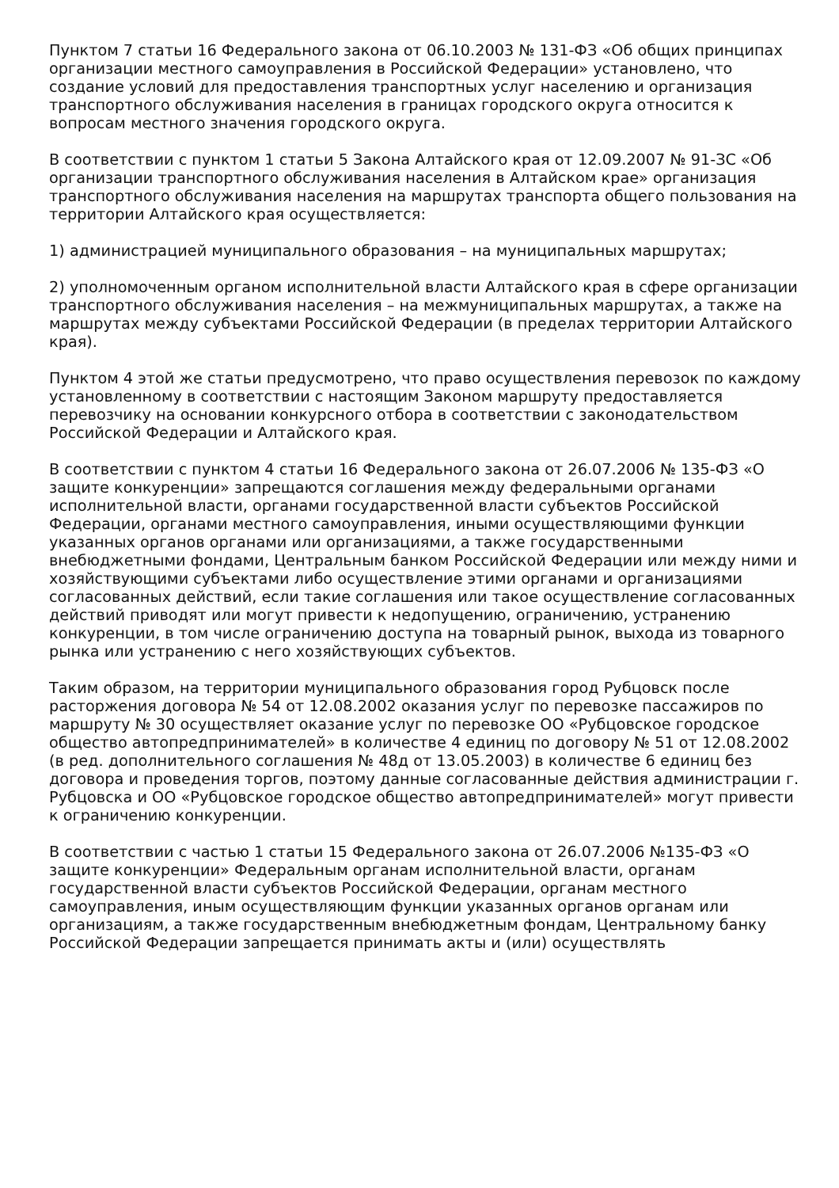Пунктом 7 статьи 16 Федерального закона от 06.10.2003 № 131-ФЗ «Об общих принципах организации местного самоуправления в Российской Федерации» установлено, что создание условий для предоставления транспортных услуг населению и организация транспортного обслуживания населения в границах городского округа относится к вопросам местного значения городского округа.
В соответствии с пунктом 1 статьи 5 Закона Алтайского края от 12.09.2007 № 91-ЗС «Об организации транспортного обслуживания населения в Алтайском крае» организация транспортного обслуживания населения на маршрутах транспорта общего пользования на территории Алтайского края осуществляется:
1) администрацией муниципального образования – на муниципальных маршрутах;
2) уполномоченным органом исполнительной власти Алтайского края в сфере организации транспортного обслуживания населения – на межмуниципальных маршрутах, а также на маршрутах между субъектами Российской Федерации (в пределах территории Алтайского края).
Пунктом 4 этой же статьи предусмотрено, что право осуществления перевозок по каждому установленному в соответствии с настоящим Законом маршруту предоставляется перевозчику на основании конкурсного отбора в соответствии с законодательством Российской Федерации и Алтайского края.
В соответствии с пунктом 4 статьи 16 Федерального закона от 26.07.2006 № 135-ФЗ «О защите конкуренции» запрещаются соглашения между федеральными органами исполнительной власти, органами государственной власти субъектов Российской Федерации, органами местного самоуправления, иными осуществляющими функции указанных органов органами или организациями, а также государственными внебюджетными фондами, Центральным банком Российской Федерации или между ними и хозяйствующими субъектами либо осуществление этими органами и организациями согласованных действий, если такие соглашения или такое осуществление согласованных действий приводят или могут привести к недопущению, ограничению, устранению конкуренции, в том числе ограничению доступа на товарный рынок, выхода из товарного рынка или устранению с него хозяйствующих субъектов.
Таким образом, на территории муниципального образования город Рубцовск после расторжения договора № 54 от 12.08.2002 оказания услуг по перевозке пассажиров по маршруту № 30 осуществляет оказание услуг по перевозке ОО «Рубцовское городское общество автопредпринимателей» в количестве 4 единиц по договору № 51 от 12.08.2002 (в ред. дополнительного соглашения № 48д от 13.05.2003) в количестве 6 единиц без договора и проведения торгов, поэтому данные согласованные действия администрации г. Рубцовска и ОО «Рубцовское городское общество автопредпринимателей» могут привести к ограничению конкуренции.
В соответствии с частью 1 статьи 15 Федерального закона от 26.07.2006 №135-ФЗ «О защите конкуренции» Федеральным органам исполнительной власти, органам государственной власти субъектов Российской Федерации, органам местного самоуправления, иным осуществляющим функции указанных органов органам или организациям, а также государственным внебюджетным фондам, Центральному банку Российской Федерации запрещается принимать акты и (или) осуществлять